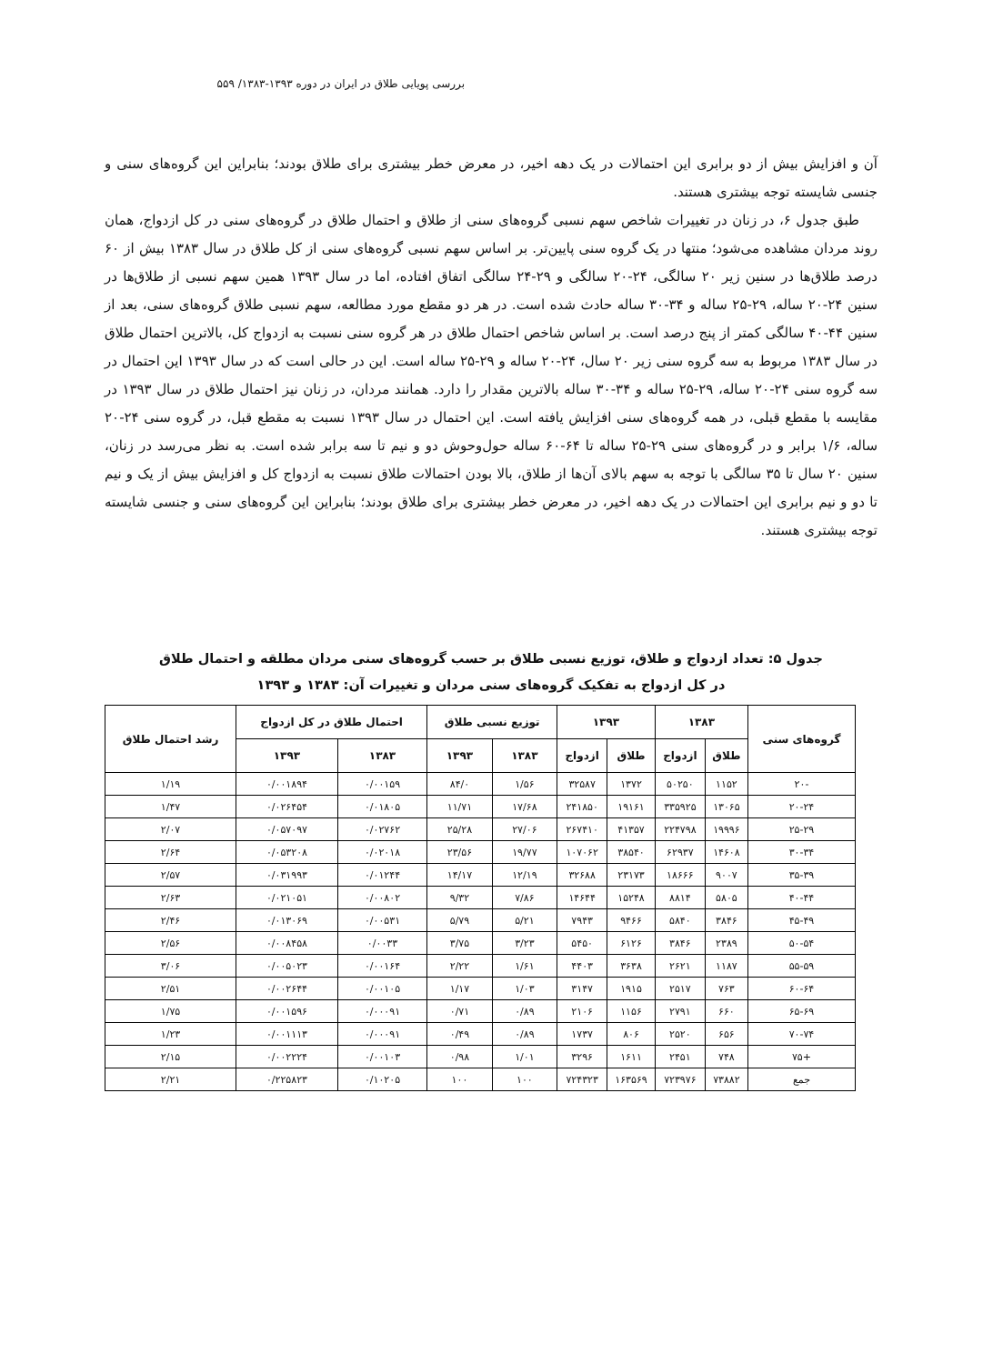بررسی پویایی طلاق در ایران در دوره ۱۳۹۳-۱۳۸۳/ ۵۵۹
آن و افزایش بیش از دو برابری این احتمالات در یک دهه اخیر، در معرض خطر بیشتری برای طلاق بودند؛ بنابراین این گروه‌های سنی و جنسی شایسته توجه بیشتری هستند.
طبق جدول ۶، در زنان در تغییرات شاخص سهم نسبی گروه‌های سنی از طلاق و احتمال طلاق در گروه‌های سنی در کل ازدواج، همان روند مردان مشاهده می‌شود؛ منتها در یک گروه سنی پایین‌تر. بر اساس سهم نسبی گروه‌های سنی از کل طلاق در سال ۱۳۸۳ بیش از ۶۰ درصد طلاق‌ها در سنین زیر ۲۰ سالگی، ۲۴-۲۰ سالگی و ۲۹-۲۴ سالگی اتفاق افتاده، اما در سال ۱۳۹۳ همین سهم نسبی از طلاق‌ها در سنین ۲۴-۲۰ ساله، ۲۹-۲۵ ساله و ۳۴-۳۰ ساله حادث شده است. در هر دو مقطع مورد مطالعه، سهم نسبی طلاق گروه‌های سنی، بعد از سنین ۴۴-۴۰ سالگی کمتر از پنج درصد است. بر اساس شاخص احتمال طلاق در هر گروه سنی نسبت به ازدواج کل، بالاترین احتمال طلاق در سال ۱۳۸۳ مربوط به سه گروه سنی زیر ۲۰ سال، ۲۴-۲۰ ساله و ۲۹-۲۵ ساله است. این در حالی است که در سال ۱۳۹۳ این احتمال در سه گروه سنی ۲۴-۲۰ ساله، ۲۹-۲۵ ساله و ۳۴-۳۰ ساله بالاترین مقدار را دارد. همانند مردان، در زنان نیز احتمال طلاق در سال ۱۳۹۳ در مقایسه با مقطع قبلی، در همه گروه‌های سنی افزایش یافته است. این احتمال در سال ۱۳۹۳ نسبت به مقطع قبل، در گروه سنی ۲۴-۲۰ ساله، ۱/۶ برابر و در گروه‌های سنی ۲۹-۲۵ ساله تا ۶۴-۶۰ ساله حول‌وحوش دو و نیم تا سه برابر شده است. به نظر می‌رسد در زنان، سنین ۲۰ سال تا ۳۵ سالگی با توجه به سهم بالای آن‌ها از طلاق، بالا بودن احتمالات طلاق نسبت به ازدواج کل و افزایش بیش از یک و نیم تا دو و نیم برابری این احتمالات در یک دهه اخیر، در معرض خطر بیشتری برای طلاق بودند؛ بنابراین این گروه‌های سنی و جنسی شایسته توجه بیشتری هستند.
جدول ۵: تعداد ازدواج و طلاق، توزیع نسبی طلاق بر حسب گروه‌های سنی مردان مطلقه و احتمال طلاق
در کل ازدواج به تفکیک گروه‌های سنی مردان و تغییرات آن: ۱۳۸۳ و ۱۳۹۳
| گروه‌های سنی | ۱۳۸۳ | | ۱۳۹۳ | | توزیع نسبی طلاق | | احتمال طلاق در کل ازدواج | | رشد احتمال طلاق |
| --- | --- | --- | --- | --- | --- | --- | --- | --- | --- |
| | طلاق | ازدواج | طلاق | ازدواج | ۱۳۸۳ | ۱۳۹۳ | ۱۳۸۳ | ۱۳۹۳ | |
| -۲۰ | ۱۱۵۲ | ۵۰۲۵۰ | ۱۳۷۲ | ۳۲۵۸۷ | ۱/۵۶ | ۸۴/۰ | ۰/۰۰۱۵۹ | ۰/۰۰۱۸۹۴ | ۱/۱۹ |
| ۲۰-۲۴ | ۱۳۰۶۵ | ۳۳۵۹۲۵ | ۱۹۱۶۱ | ۲۴۱۸۵۰ | ۱۷/۶۸ | ۱۱/۷۱ | ۰/۰۱۸۰۵ | ۰/۰۲۶۴۵۴ | ۱/۴۷ |
| ۲۵-۲۹ | ۱۹۹۹۶ | ۲۲۴۷۹۸ | ۴۱۳۵۷ | ۲۶۷۴۱۰ | ۲۷/۰۶ | ۲۵/۲۸ | ۰/۰۲۷۶۲ | ۰/۰۵۷۰۹۷ | ۲/۰۷ |
| ۳۰-۳۴ | ۱۴۶۰۸ | ۶۲۹۳۷ | ۳۸۵۴۰ | ۱۰۷۰۶۲ | ۱۹/۷۷ | ۲۳/۵۶ | ۰/۰۲۰۱۸ | ۰/۰۵۳۲۰۸ | ۲/۶۴ |
| ۳۵-۳۹ | ۹۰۰۷ | ۱۸۶۶۶ | ۲۳۱۷۳ | ۳۲۶۸۸ | ۱۲/۱۹ | ۱۴/۱۷ | ۰/۰۱۲۴۴ | ۰/۰۳۱۹۹۳ | ۲/۵۷ |
| ۴۰-۴۴ | ۵۸۰۵ | ۸۸۱۴ | ۱۵۲۴۸ | ۱۴۶۴۴ | ۷/۸۶ | ۹/۳۲ | ۰/۰۰۸۰۲ | ۰/۰۲۱۰۵۱ | ۲/۶۳ |
| ۴۵-۴۹ | ۳۸۴۶ | ۵۸۴۰ | ۹۴۶۶ | ۷۹۴۳ | ۵/۲۱ | ۵/۷۹ | ۰/۰۰۵۳۱ | ۰/۰۱۳۰۶۹ | ۲/۴۶ |
| ۵۰-۵۴ | ۲۳۸۹ | ۳۸۴۶ | ۶۱۲۶ | ۵۴۵۰ | ۳/۲۳ | ۳/۷۵ | ۰/۰۰۳۳ | ۰/۰۰۸۴۵۸ | ۲/۵۶ |
| ۵۵-۵۹ | ۱۱۸۷ | ۲۶۲۱ | ۳۶۳۸ | ۴۴۰۳ | ۱/۶۱ | ۲/۲۲ | ۰/۰۰۱۶۴ | ۰/۰۰۵۰۲۳ | ۳/۰۶ |
| ۶۰-۶۴ | ۷۶۳ | ۲۵۱۷ | ۱۹۱۵ | ۳۱۴۷ | ۱/۰۳ | ۱/۱۷ | ۰/۰۰۱۰۵ | ۰/۰۰۲۶۴۴ | ۲/۵۱ |
| ۶۵-۶۹ | ۶۶۰ | ۲۷۹۱ | ۱۱۵۶ | ۲۱۰۶ | ۰/۸۹ | ۰/۷۱ | ۰/۰۰۰۹۱ | ۰/۰۰۱۵۹۶ | ۱/۷۵ |
| ۷۰-۷۴ | ۶۵۶ | ۲۵۲۰ | ۸۰۶ | ۱۷۳۷ | ۰/۸۹ | ۰/۴۹ | ۰/۰۰۰۹۱ | ۰/۰۰۱۱۱۳ | ۱/۲۳ |
| +۷۵ | ۷۴۸ | ۲۴۵۱ | ۱۶۱۱ | ۳۲۹۶ | ۱/۰۱ | ۰/۹۸ | ۰/۰۰۱۰۳ | ۰/۰۰۲۲۲۴ | ۲/۱۵ |
| جمع | ۷۳۸۸۲ | ۷۲۳۹۷۶ | ۱۶۳۵۶۹ | ۷۲۴۳۲۳ | ۱۰۰ | ۱۰۰ | ۰/۱۰۲۰۵ | ۰/۲۲۵۸۲۳ | ۲/۲۱ |